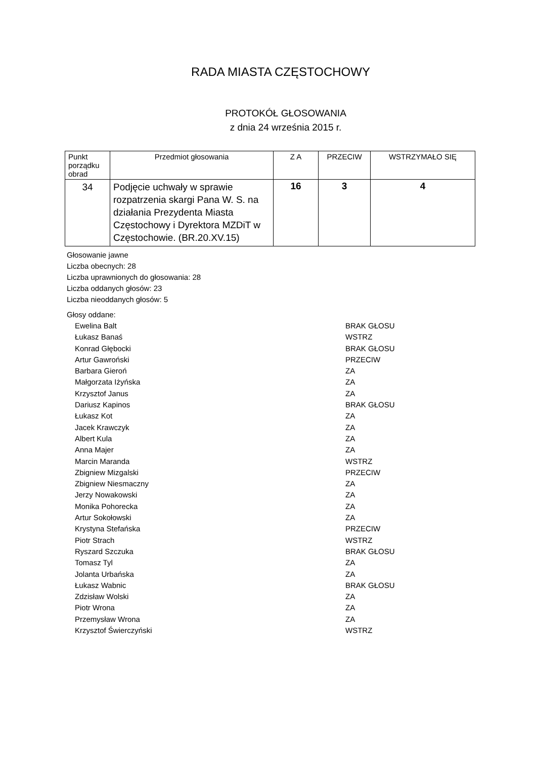RADA MIASTA CZĘSTOCHOWY
PROTOKÓŁ GŁOSOWANIA
z dnia 24 września 2015 r.
| Punkt porządku obrad | Przedmiot głosowania | Z A | PRZECIW | WSTRZYMAŁO SIĘ |
| --- | --- | --- | --- | --- |
| 34 | Podjęcie uchwały w sprawie rozpatrzenia skargi Pana W. S. na działania Prezydenta Miasta Częstochowy i Dyrektora MZDiT w Częstochowie. (BR.20.XV.15) | 16 | 3 | 4 |
Głosowanie jawne
Liczba obecnych: 28
Liczba uprawnionych do głosowania: 28
Liczba oddanych głosów: 23
Liczba nieoddanych głosów: 5
Głosy oddane:
Ewelina Balt BRAK GŁOSU
Łukasz Banaś WSTRZ
Konrad Głębocki BRAK GŁOSU
Artur Gawroński PRZECIW
Barbara Gieroń ZA
Małgorzata Iżyńska ZA
Krzysztof Janus ZA
Dariusz Kapinos BRAK GŁOSU
Łukasz Kot ZA
Jacek Krawczyk ZA
Albert Kula ZA
Anna Majer ZA
Marcin Maranda WSTRZ
Zbigniew Mizgalski PRZECIW
Zbigniew Niesmaczny ZA
Jerzy Nowakowski ZA
Monika Pohorecka ZA
Artur Sokołowski ZA
Krystyna Stefańska PRZECIW
Piotr Strach WSTRZ
Ryszard Szczuka BRAK GŁOSU
Tomasz Tyl ZA
Jolanta Urbańska ZA
Łukasz Wabnic BRAK GŁOSU
Zdzisław Wolski ZA
Piotr Wrona ZA
Przemysław Wrona ZA
Krzysztof Świerczyński WSTRZ